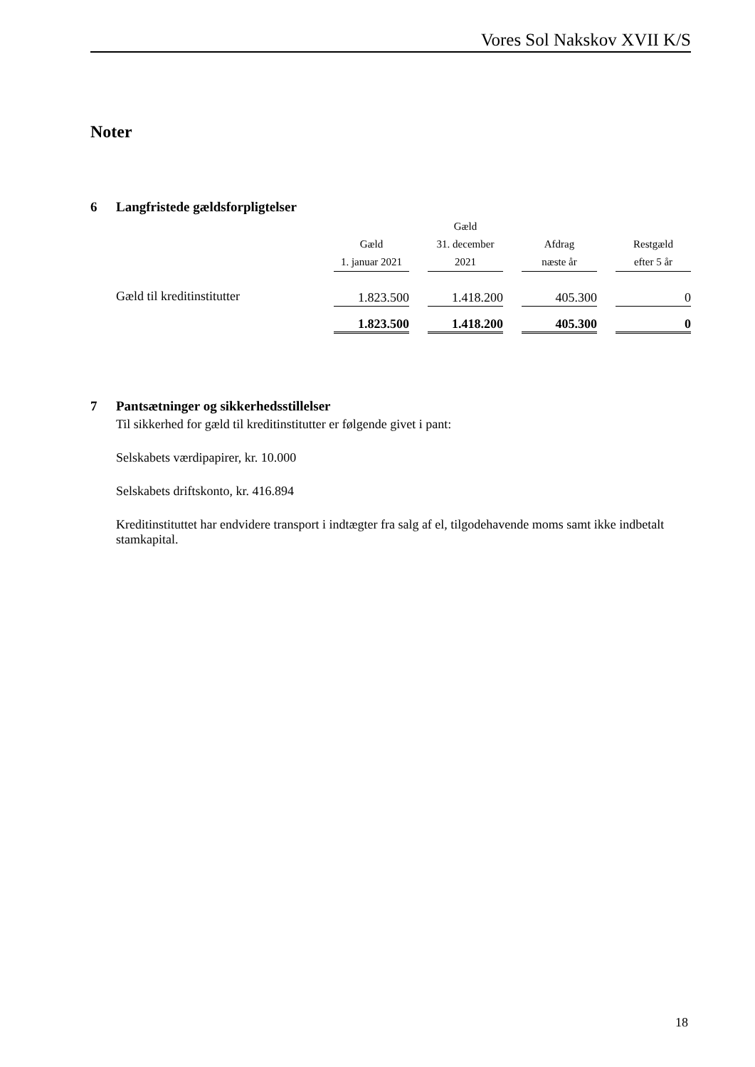Vores Sol Nakskov XVII K/S
Noter
6 Langfristede gældsforpligtelser
| | | | Gæld | | | | |
| | Gæld | | 31. december | | Afdrag | | Restgæld |
| | 1. januar 2021 | | 2021 | | næste år | | efter 5 år |
| Gæld til kreditinstitutter | 1.823.500 | | 1.418.200 | | 405.300 | | 0 |
| | 1.823.500 | | 1.418.200 | | 405.300 | | 0 |
7 Pantsætninger og sikkerhedsstillelser
Til sikkerhed for gæld til kreditinstitutter er følgende givet i pant:
Selskabets værdipapirer, kr. 10.000
Selskabets driftskonto, kr. 416.894
Kreditinstituttet har endvidere transport i indtægter fra salg af el, tilgodehavende moms samt ikke indbetalt stamkapital.
18